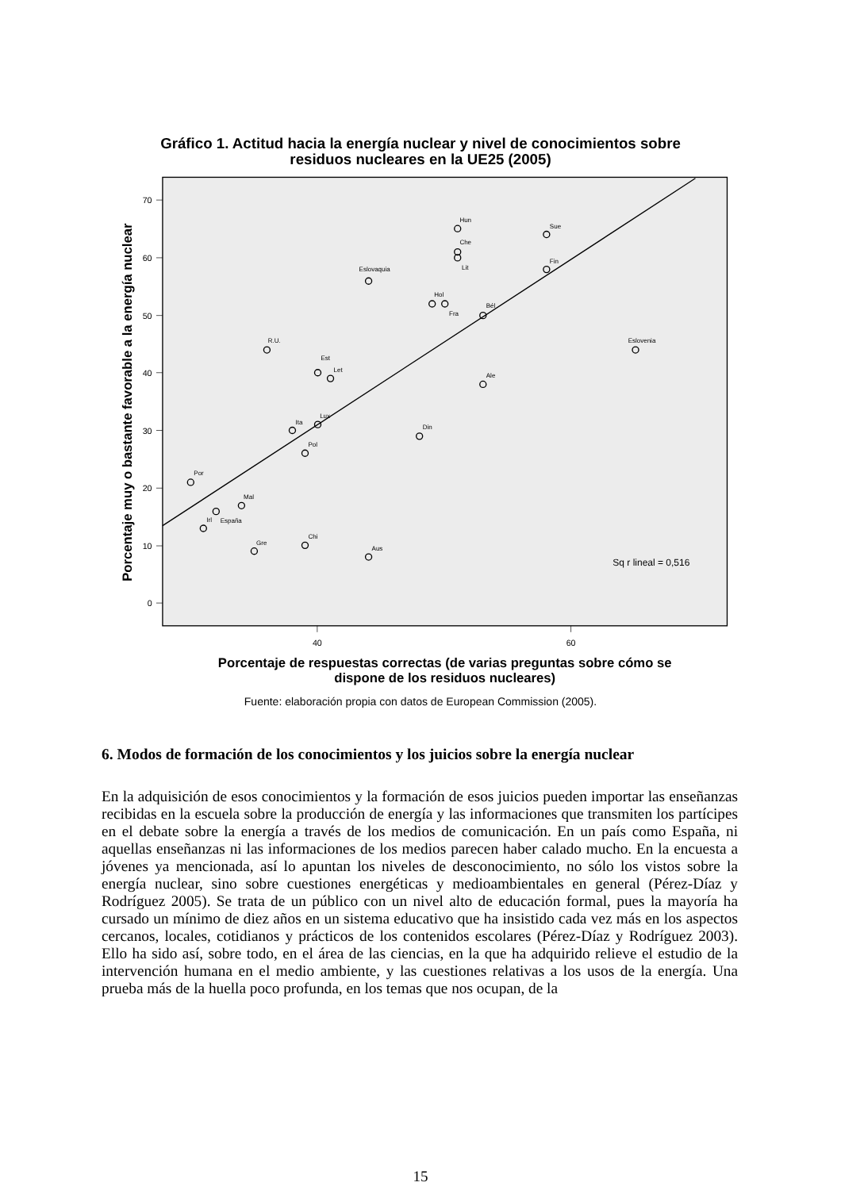Gráfico 1. Actitud hacia la energía nuclear y nivel de conocimientos sobre
residuos nucleares en la UE25 (2005)
70
60
50
40
30
20
10
0
40
60
Porcentaje muy o bastante favorable a la energía nuclear
Hun
Sue
Che
Lit
Fin
Eslovaquia
Hol
Fra
Bél
R.U.
Eslovenia
Est
Let
Ale
Lux
Ita
Din
Pol
Por
Mal
España
Irl
Gre
Chi
Aus
Sq r lineal = 0,516
Porcentaje de respuestas correctas (de varias preguntas sobre cómo se
dispone de los residuos nucleares)
Fuente: elaboración propia con datos de European Commission (2005).
6. Modos de formación de los conocimientos y los juicios sobre la energía nuclear
En la adquisición de esos conocimientos y la formación de esos juicios pueden importar las enseñanzas recibidas en la escuela sobre la producción de energía y las informaciones que transmiten los partícipes en el debate sobre la energía a través de los medios de comunicación. En un país como España, ni aquellas enseñanzas ni las informaciones de los medios parecen haber calado mucho. En la encuesta a jóvenes ya mencionada, así lo apuntan los niveles de desconocimiento, no sólo los vistos sobre la energía nuclear, sino sobre cuestiones energéticas y medioambientales en general (Pérez-Díaz y Rodríguez 2005). Se trata de un público con un nivel alto de educación formal, pues la mayoría ha cursado un mínimo de diez años en un sistema educativo que ha insistido cada vez más en los aspectos cercanos, locales, cotidianos y prácticos de los contenidos escolares (Pérez-Díaz y Rodríguez 2003). Ello ha sido así, sobre todo, en el área de las ciencias, en la que ha adquirido relieve el estudio de la intervención humana en el medio ambiente, y las cuestiones relativas a los usos de la energía. Una prueba más de la huella poco profunda, en los temas que nos ocupan, de la
15